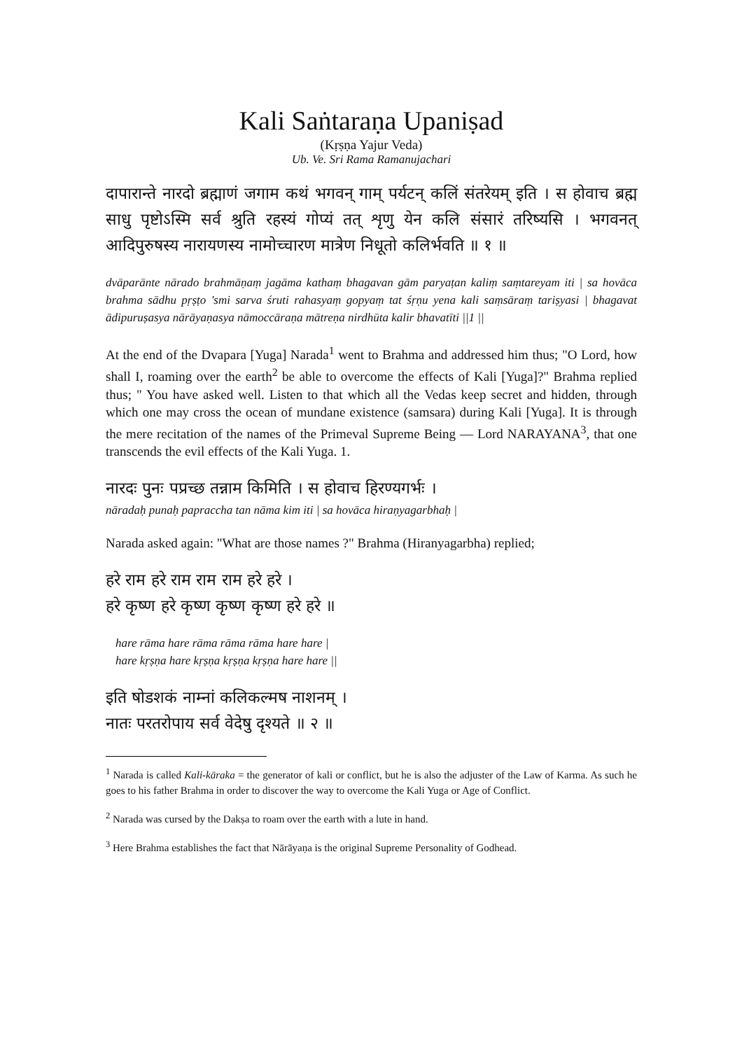Kali Saṅtaraṇa Upaniṣad
(Kṛṣṇa Yajur Veda)
Ub. Ve. Sri Rama Ramanujachari
दापारान्ते नारदो ब्रह्माणं जगाम कथं भगवन् गाम् पर्यटन् कलिं संतरेयम् इति । स होवाच ब्रह्म साधु पृष्टोऽस्मि सर्व श्रुति रहस्यं गोप्यं तत् शृणु येन कलि संसारं तरिष्यसि । भगवनत् आदिपुरुषस्य नारायणस्य नामोच्चारण मात्रेण निधूतो कलिर्भवति ॥ १ ॥
dvāparānte nārado brahmāṇaṃ jagāma kathaṃ bhagavan gām paryaṭan kaliṃ saṃtareyam iti | sa hovāca brahma sādhu pṛṣṭo 'smi sarva śruti rahasyaṃ gopyaṃ tat śṛṇu yena kali saṃsāraṃ tariṣyasi | bhagavat ādipuruṣasya nārāyaṇasya nāmoccāraṇa mātreṇa nirdhūta kalir bhavatīti ||1 ||
At the end of the Dvapara [Yuga] Narada<sup>1</sup> went to Brahma and addressed him thus; "O Lord, how shall I, roaming over the earth<sup>2</sup> be able to overcome the effects of Kali [Yuga]?" Brahma replied thus; " You have asked well. Listen to that which all the Vedas keep secret and hidden, through which one may cross the ocean of mundane existence (samsara) during Kali [Yuga]. It is through the mere recitation of the names of the Primeval Supreme Being — Lord NARAYANA<sup>3</sup>, that one transcends the evil effects of the Kali Yuga. 1.
नारदः पुनः पप्रच्छ तन्नाम किमिति । स होवाच हिरण्यगर्भः ।
nāradaḥ punaḥ papraccha tan nāma kim iti | sa hovāca hiraṇyagarbhaḥ |
Narada asked again: "What are those names ?" Brahma (Hiranyagarbha) replied;
हरे राम हरे राम राम राम हरे हरे ।
हरे कृष्ण हरे कृष्ण कृष्ण कृष्ण हरे हरे ॥
hare rāma hare rāma rāma rāma hare hare |
hare kṛṣṇa hare kṛṣṇa kṛṣṇa kṛṣṇa hare hare ||
इति षोडशकं नाम्नां कलिकल्मष नाशनम् ।
नातः परतरोपाय सर्व वेदेषु दृश्यते ॥ २ ॥
<sup>1</sup> Narada is called Kali-kāraka = the generator of kali or conflict, but he is also the adjuster of the Law of Karma. As such he goes to his father Brahma in order to discover the way to overcome the Kali Yuga or Age of Conflict.
<sup>2</sup> Narada was cursed by the Dakṣa to roam over the earth with a lute in hand.
<sup>3</sup> Here Brahma establishes the fact that Nārāyaṇa is the original Supreme Personality of Godhead.